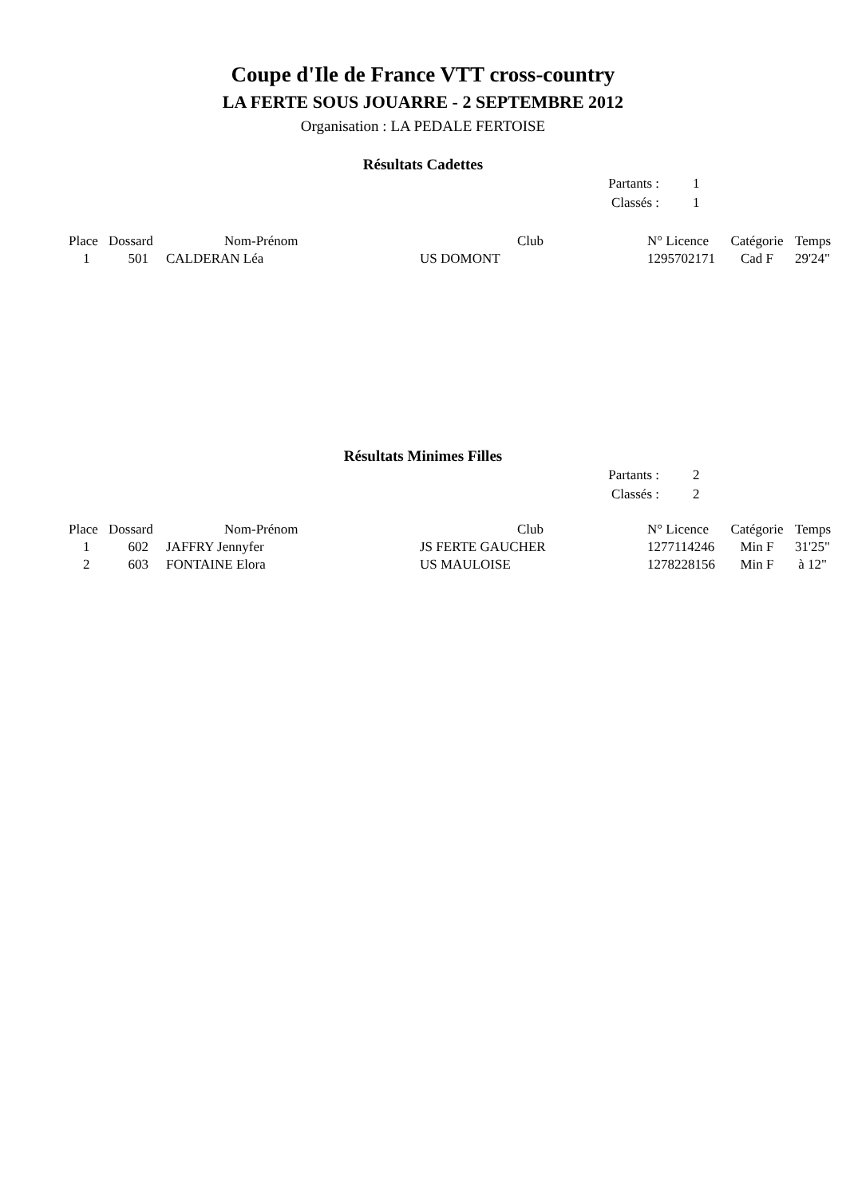Coupe d'Ile de France VTT cross-country
LA FERTE SOUS JOUARRE - 2 SEPTEMBRE 2012
Organisation : LA PEDALE FERTOISE
Résultats Cadettes
| Partants : | 1 |
| Classés : | 1 |
| Place | Dossard | Nom-Prénom | Club | N° Licence | Catégorie | Temps |
| --- | --- | --- | --- | --- | --- | --- |
| 1 | 501 | CALDERAN Léa | US DOMONT | 1295702171 | Cad F | 29'24" |
Résultats Minimes Filles
| Partants : | 2 |
| Classés : | 2 |
| Place | Dossard | Nom-Prénom | Club | N° Licence | Catégorie | Temps |
| --- | --- | --- | --- | --- | --- | --- |
| 1 | 602 | JAFFRY Jennyfer | JS FERTE GAUCHER | 1277114246 | Min F | 31'25" |
| 2 | 603 | FONTAINE Elora | US MAULOISE | 1278228156 | Min F | à 12" |